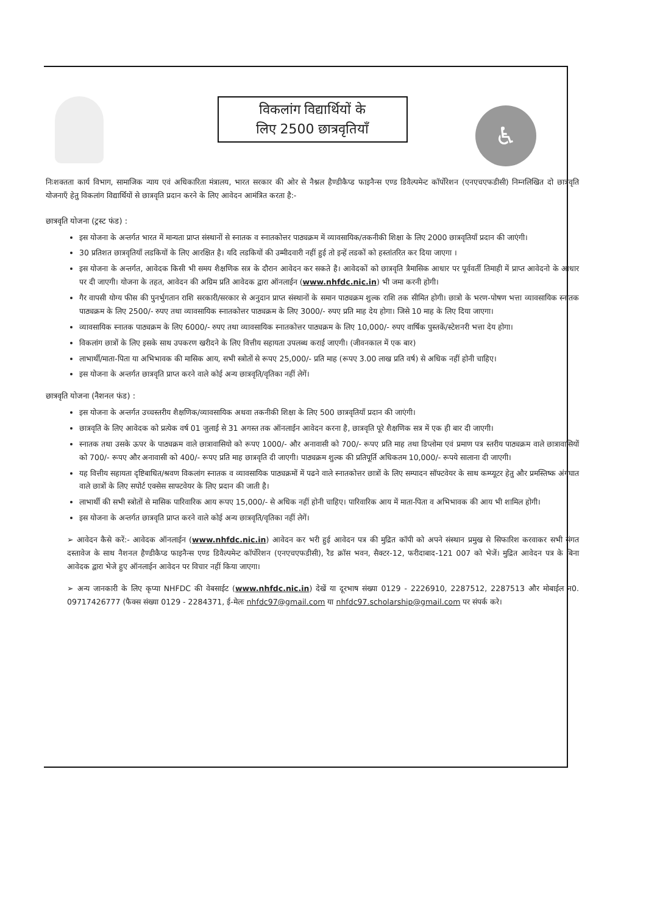♿
विकलांग विद्यार्थियों के
लिए 2500 छात्रवृतियाँ
निःशक्तता कार्य विभाग, सामाजिक न्याय एवं अधिकारिता मंत्रालय, भारत सरकार की ओर से नैश्नल हैण्डीकैप्ड फाइनैन्स एण्ड डिवैल्पमेन्ट कॉर्पोरेशन (एनएचएफडीसी) निम्नलिखित दो छात्रवृति योजनाएँ हेतु विकलांग विद्यार्थियों से छात्रवृति प्रदान करने के लिए आवेदन आमंत्रित करता है:-
छात्रवृति योजना (ट्रस्ट फंड) :
इस योजना के अन्तर्गत भारत में मान्यता प्राप्त संस्थानों से स्नातक व स्नातकोत्तर पाठ्यक्रम में व्यावसायिक/तकनीकी शिक्षा के लिए 2000 छात्रवृतियाँ प्रदान की जाएंगी।
30 प्रतिशत छात्रवृतियाँ लडकियों के लिए आरक्षित है। यदि लडकियों की उम्मीदवारी नहीं हुई तो इन्हें लडकों को हस्तांतरित कर दिया जाएगा ।
इस योजना के अन्तर्गत, आवेदक किसी भी समय शैक्षणिक सत्र के दौरान आवेदन कर सकते है। आवेदकों को छात्रवृति त्रैमासिक आधार पर पूर्ववर्ती तिमाही में प्राप्त आवेदनो के आधार पर दी जाएगी। योजना के तहत, आवेदन की अग्रिम प्रति आवेदक द्वारा ऑनलाईन (www.nhfdc.nic.in) भी जमा करनी होगी।
गैर वापसी योग्य फीस की पुनर्भुगतान राशि सरकारी/सरकार से अनुदान प्राप्त संस्थानों के समान पाठ्यक्रम शुल्क राशि तक सीमित होगी। छात्रो के भरण-पोषण भत्ता व्यावसायिक स्नातक पाठ्यक्रम के लिए 2500/- रुपए तथा व्यावसायिक स्नातकोत्तर पाठ्यक्रम के लिए 3000/- रुपए प्रति माह देय होगा। जिसे 10 माह के लिए दिया जाएगा।
व्यावसायिक स्नातक पाठ्यक्रम के लिए 6000/- रुपए तथा व्यावसायिक स्नातकोत्तर पाठ्यक्रम के लिए 10,000/- रुपए वार्षिक पुस्तकें/स्टेशनरी भत्ता देय होगा।
विकलांग छात्रों के लिए इसके साथ उपकरण खरीदने के लिए वित्तीय सहायता उपलब्ध कराई जाएगी। (जीवनकाल में एक बार)
लाभार्थी/माता-पिता या अभिभावक की मासिक आय, सभी स्त्रोतों से रूपए 25,000/- प्रति माह (रूपए 3.00 लाख प्रति वर्ष) से अधिक नहीं होनी चाहिए।
इस योजना के अन्तर्गत छात्रवृति प्राप्त करने वाले कोई अन्य छात्रवृति/वृतिका नहीं लेगें।
छात्रवृति योजना (नैशनल फंड) :
इस योजना के अन्तर्गत उच्चस्तरीय शैक्षणिक/व्यावसायिक अथवा तकनीकी शिक्षा के लिए 500 छात्रवृतियाँ प्रदान की जाएंगी।
छात्रवृति के लिए आवेदक को प्रत्येक वर्ष 01 जुलाई से 31 अगस्त तक ऑनलाईन आवेदन करना है, छात्रवृति पूरे शैक्षणिक सत्र में एक ही बार दी जाएगी।
स्नातक तथा उसके ऊपर के पाठ्यक्रम वाले छात्रावासियो को रूपए 1000/- और अनावासी को 700/- रूपए प्रति माह तथा डिप्लोमा एवं प्रमाण पत्र स्तरीय पाठ्यक्रम वाले छात्रावासियों को 700/- रूपए और अनावासी को 400/- रूपए प्रति माह छात्रवृति दी जाएगी। पाठ्यक्रम शुल्क की प्रतिपूर्ति अधिकतम 10,000/- रूपये सालाना दी जाएगी।
यह वित्तीय सहायता दृष्टिबाधित/श्रवण विकलांग स्नातक व व्यावसायिक पाठ्यक्रमों में पढने वाले स्नातकोत्तर छात्रों के लिए सम्पादन सॉफ्टवेयर के साथ कम्प्यूटर हेतु और प्रमस्तिष्क अंगघात वाले छात्रों के लिए सपोर्ट एक्सेस साफ्टवेयर के लिए प्रदान की जाती है।
लाभार्थी की सभी स्त्रोतों से मासिक पारिवारिक आय रूपए 15,000/- से अधिक नहीं होनी चाहिए। पारिवारिक आय में माता-पिता व अभिभावक की आय भी शामिल होगी।
इस योजना के अन्तर्गत छात्रवृति प्राप्त करने वाले कोई अन्य छात्रवृति/वृतिका नहीं लेगें।
➢ आवेदन कैसे करें:- आवेदक ऑनलाईन (www.nhfdc.nic.in) आवेदन कर भरी हुई आवेदन पत्र की मुद्रित कॉपी को अपने संस्थान प्रमुख से सिफारिश करवाकर सभी संगत दस्तावेज के साथ नैशनल हैण्डीकैप्ड फाइनैन्स एण्ड डिवैल्पमेन्ट कॉर्पोरेशन (एनएचएफडीसी), रैड क्रॉस भवन, सैक्टर-12, फरीदाबाद-121 007 को भेजें। मुद्रित आवेदन पत्र के बिना आवेदक द्वारा भेजे हुए ऑनलाईन आवेदन पर विचार नहीं किया जाएगा।
➢ अन्य जानकारी के लिए कृप्या NHFDC की वेबसाईट (www.nhfdc.nic.in) देखें या दूरभाष संख्या 0129 - 2226910, 2287512, 2287513 और मोबाईल न0. 09717426777 (फैक्स संख्या 0129 - 2284371, ई-मेलः nhfdc97@gmail.com या nhfdc97.scholarship@gmail.com पर संपर्क करे।